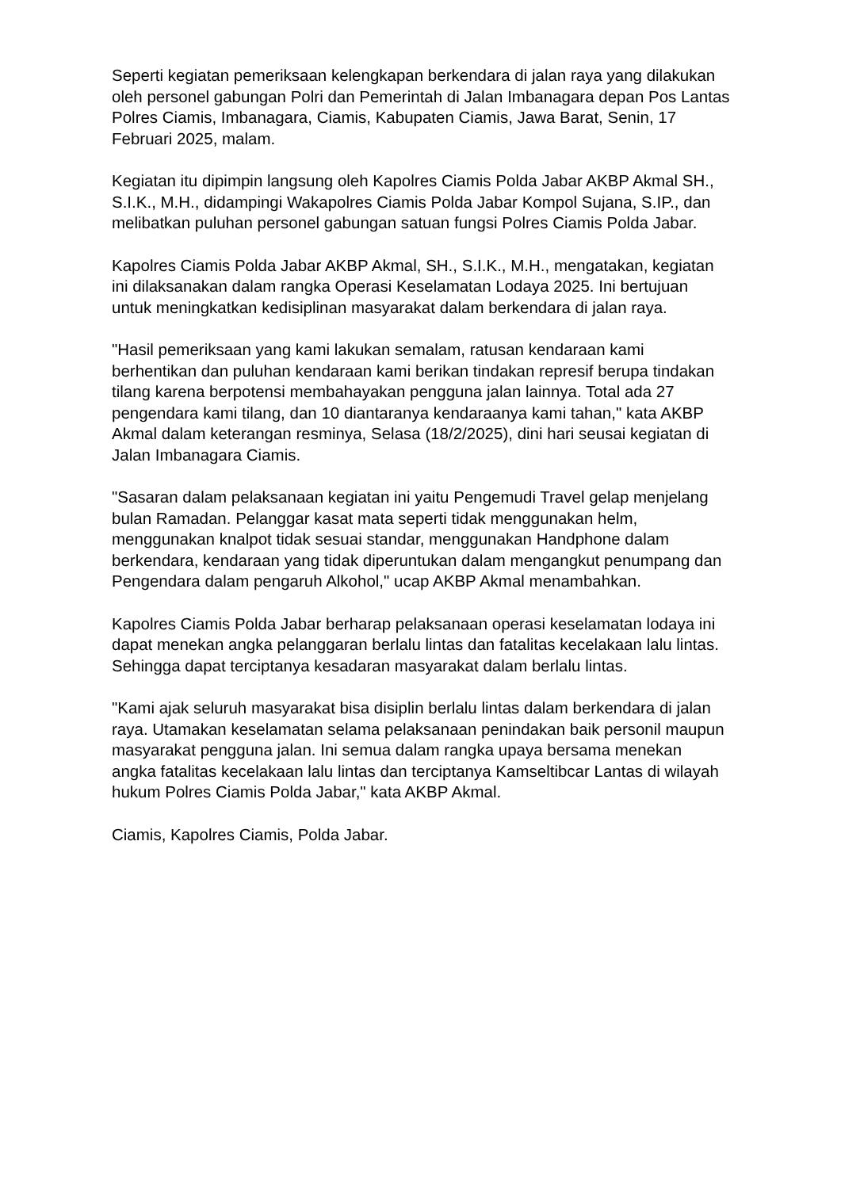Seperti kegiatan pemeriksaan kelengkapan berkendara di jalan raya yang dilakukan oleh personel gabungan Polri dan Pemerintah di Jalan Imbanagara depan Pos Lantas Polres Ciamis, Imbanagara, Ciamis, Kabupaten Ciamis, Jawa Barat, Senin, 17 Februari 2025, malam.
Kegiatan itu dipimpin langsung oleh Kapolres Ciamis Polda Jabar AKBP Akmal SH., S.I.K., M.H., didampingi Wakapolres Ciamis Polda Jabar Kompol Sujana, S.IP., dan melibatkan puluhan personel gabungan satuan fungsi Polres Ciamis Polda Jabar.
Kapolres Ciamis Polda Jabar AKBP Akmal, SH., S.I.K., M.H., mengatakan, kegiatan ini dilaksanakan dalam rangka Operasi Keselamatan Lodaya 2025. Ini bertujuan untuk meningkatkan kedisiplinan masyarakat dalam berkendara di jalan raya.
"Hasil pemeriksaan yang kami lakukan semalam, ratusan kendaraan kami berhentikan dan puluhan kendaraan kami berikan tindakan represif berupa tindakan tilang karena berpotensi membahayakan pengguna jalan lainnya. Total ada 27 pengendara kami tilang, dan 10 diantaranya kendaraanya kami tahan," kata AKBP Akmal dalam keterangan resminya, Selasa (18/2/2025), dini hari seusai kegiatan di Jalan Imbanagara Ciamis.
"Sasaran dalam pelaksanaan kegiatan ini yaitu Pengemudi Travel gelap menjelang bulan Ramadan. Pelanggar kasat mata seperti tidak menggunakan helm, menggunakan knalpot tidak sesuai standar, menggunakan Handphone dalam berkendara, kendaraan yang tidak diperuntukan dalam mengangkut penumpang dan Pengendara dalam pengaruh Alkohol," ucap AKBP Akmal menambahkan.
Kapolres Ciamis Polda Jabar berharap pelaksanaan operasi keselamatan lodaya ini dapat menekan angka pelanggaran berlalu lintas dan fatalitas kecelakaan lalu lintas. Sehingga dapat terciptanya kesadaran masyarakat dalam berlalu lintas.
"Kami ajak seluruh masyarakat bisa disiplin berlalu lintas dalam berkendara di jalan raya. Utamakan keselamatan selama pelaksanaan penindakan baik personil maupun masyarakat pengguna jalan. Ini semua dalam rangka upaya bersama menekan angka fatalitas kecelakaan lalu lintas dan terciptanya Kamseltibcar Lantas di wilayah hukum Polres Ciamis Polda Jabar," kata AKBP Akmal.
Ciamis, Kapolres Ciamis, Polda Jabar.